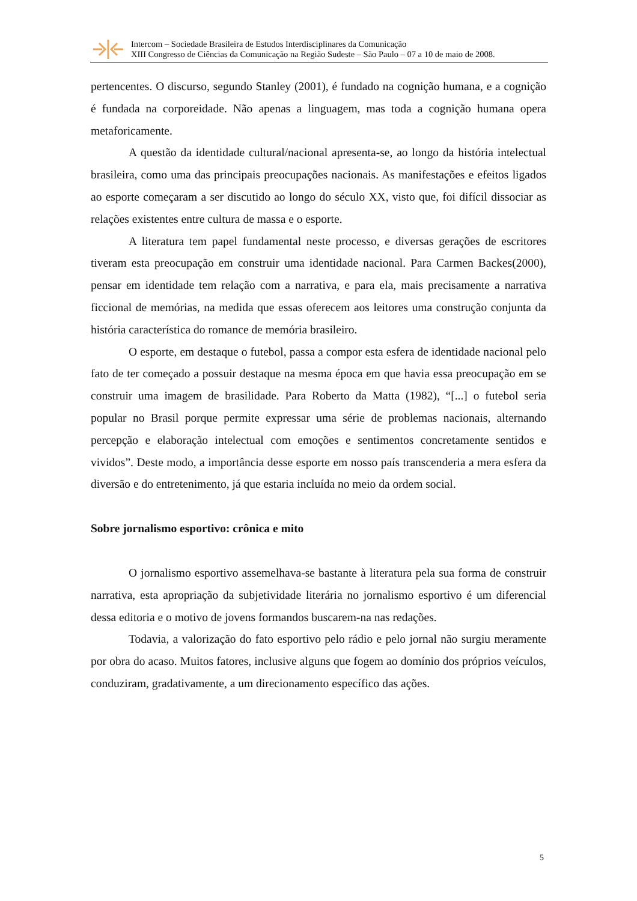Intercom – Sociedade Brasileira de Estudos Interdisciplinares da Comunicação
XIII Congresso de Ciências da Comunicação na Região Sudeste – São Paulo – 07 a 10 de maio de 2008.
pertencentes. O discurso, segundo Stanley (2001), é fundado na cognição humana, e a cognição é fundada na corporeidade. Não apenas a linguagem, mas toda a cognição humana opera metaforicamente.
A questão da identidade cultural/nacional apresenta-se, ao longo da história intelectual brasileira, como uma das principais preocupações nacionais. As manifestações e efeitos ligados ao esporte começaram a ser discutido ao longo do século XX, visto que, foi difícil dissociar as relações existentes entre cultura de massa e o esporte.
A literatura tem papel fundamental neste processo, e diversas gerações de escritores tiveram esta preocupação em construir uma identidade nacional. Para Carmen Backes(2000), pensar em identidade tem relação com a narrativa, e para ela, mais precisamente a narrativa ficcional de memórias, na medida que essas oferecem aos leitores uma construção conjunta da história característica do romance de memória brasileiro.
O esporte, em destaque o futebol, passa a compor esta esfera de identidade nacional pelo fato de ter começado a possuir destaque na mesma época em que havia essa preocupação em se construir uma imagem de brasilidade. Para Roberto da Matta (1982), “[...] o futebol seria popular no Brasil porque permite expressar uma série de problemas nacionais, alternando percepção e elaboração intelectual com emoções e sentimentos concretamente sentidos e vividos”. Deste modo, a importância desse esporte em nosso país transcenderia a mera esfera da diversão e do entretenimento, já que estaria incluída no meio da ordem social.
Sobre jornalismo esportivo: crônica e mito
O jornalismo esportivo assemelhava-se bastante à literatura pela sua forma de construir narrativa, esta apropriação da subjetividade literária no jornalismo esportivo é um diferencial dessa editoria e o motivo de jovens formandos buscarem-na nas redações.
Todavia, a valorização do fato esportivo pelo rádio e pelo jornal não surgiu meramente por obra do acaso. Muitos fatores, inclusive alguns que fogem ao domínio dos próprios veículos, conduziram, gradativamente, a um direcionamento específico das ações.
5